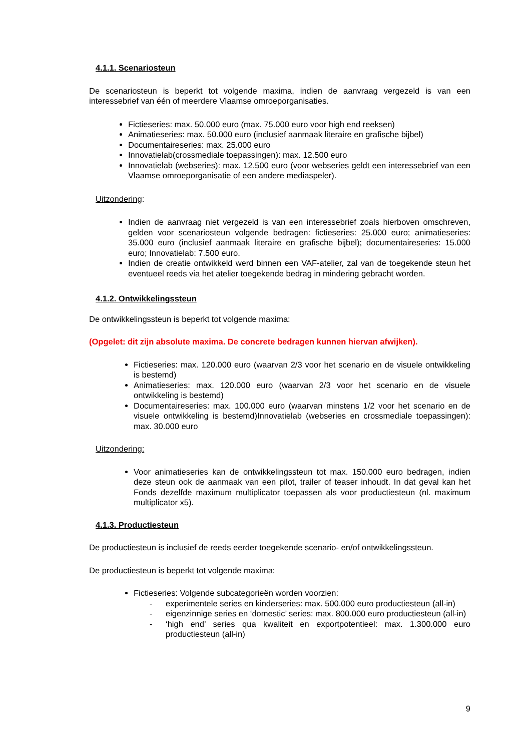4.1.1. Scenariosteun
De scenariosteun is beperkt tot volgende maxima, indien de aanvraag vergezeld is van een interessebrief van één of meerdere Vlaamse omroeporganisaties.
Fictieseries: max. 50.000 euro (max. 75.000 euro voor high end reeksen)
Animatieseries: max. 50.000 euro (inclusief aanmaak literaire en grafische bijbel)
Documentaireseries: max. 25.000 euro
Innovatielab(crossmediale toepassingen): max. 12.500 euro
Innovatielab (webseries): max. 12.500 euro (voor webseries geldt een interessebrief van een Vlaamse omroeporganisatie of een andere mediaspeler).
Uitzondering:
Indien de aanvraag niet vergezeld is van een interessebrief zoals hierboven omschreven, gelden voor scenariosteun volgende bedragen: fictieseries: 25.000 euro; animatieseries: 35.000 euro (inclusief aanmaak literaire en grafische bijbel); documentaireseries: 15.000 euro; Innovatielab: 7.500 euro.
Indien de creatie ontwikkeld werd binnen een VAF-atelier, zal van de toegekende steun het eventueel reeds via het atelier toegekende bedrag in mindering gebracht worden.
4.1.2. Ontwikkelingssteun
De ontwikkelingssteun is beperkt tot volgende maxima:
(Opgelet: dit zijn absolute maxima. De concrete bedragen kunnen hiervan afwijken).
Fictieseries: max. 120.000 euro (waarvan 2/3 voor het scenario en de visuele ontwikkeling is bestemd)
Animatieseries: max. 120.000 euro (waarvan 2/3 voor het scenario en de visuele ontwikkeling is bestemd)
Documentaireseries: max. 100.000 euro (waarvan minstens 1/2 voor het scenario en de visuele ontwikkeling is bestemd)Innovatielab (webseries en crossmediale toepassingen): max. 30.000 euro
Uitzondering:
Voor animatieseries kan de ontwikkelingssteun tot max. 150.000 euro bedragen, indien deze steun ook de aanmaak van een pilot, trailer of teaser inhoudt. In dat geval kan het Fonds dezelfde maximum multiplicator toepassen als voor productiesteun (nl. maximum multiplicator x5).
4.1.3. Productiesteun
De productiesteun is inclusief de reeds eerder toegekende scenario- en/of ontwikkelingssteun.
De productiesteun is beperkt tot volgende maxima:
Fictieseries: Volgende subcategorieën worden voorzien:
- experimentele series en kinderseries: max. 500.000 euro productiesteun (all-in)
- eigenzinnige series en ‘domestic’ series: max. 800.000 euro productiesteun (all-in)
- ‘high end’ series qua kwaliteit en exportpotentieel: max. 1.300.000 euro productiesteun (all-in)
9